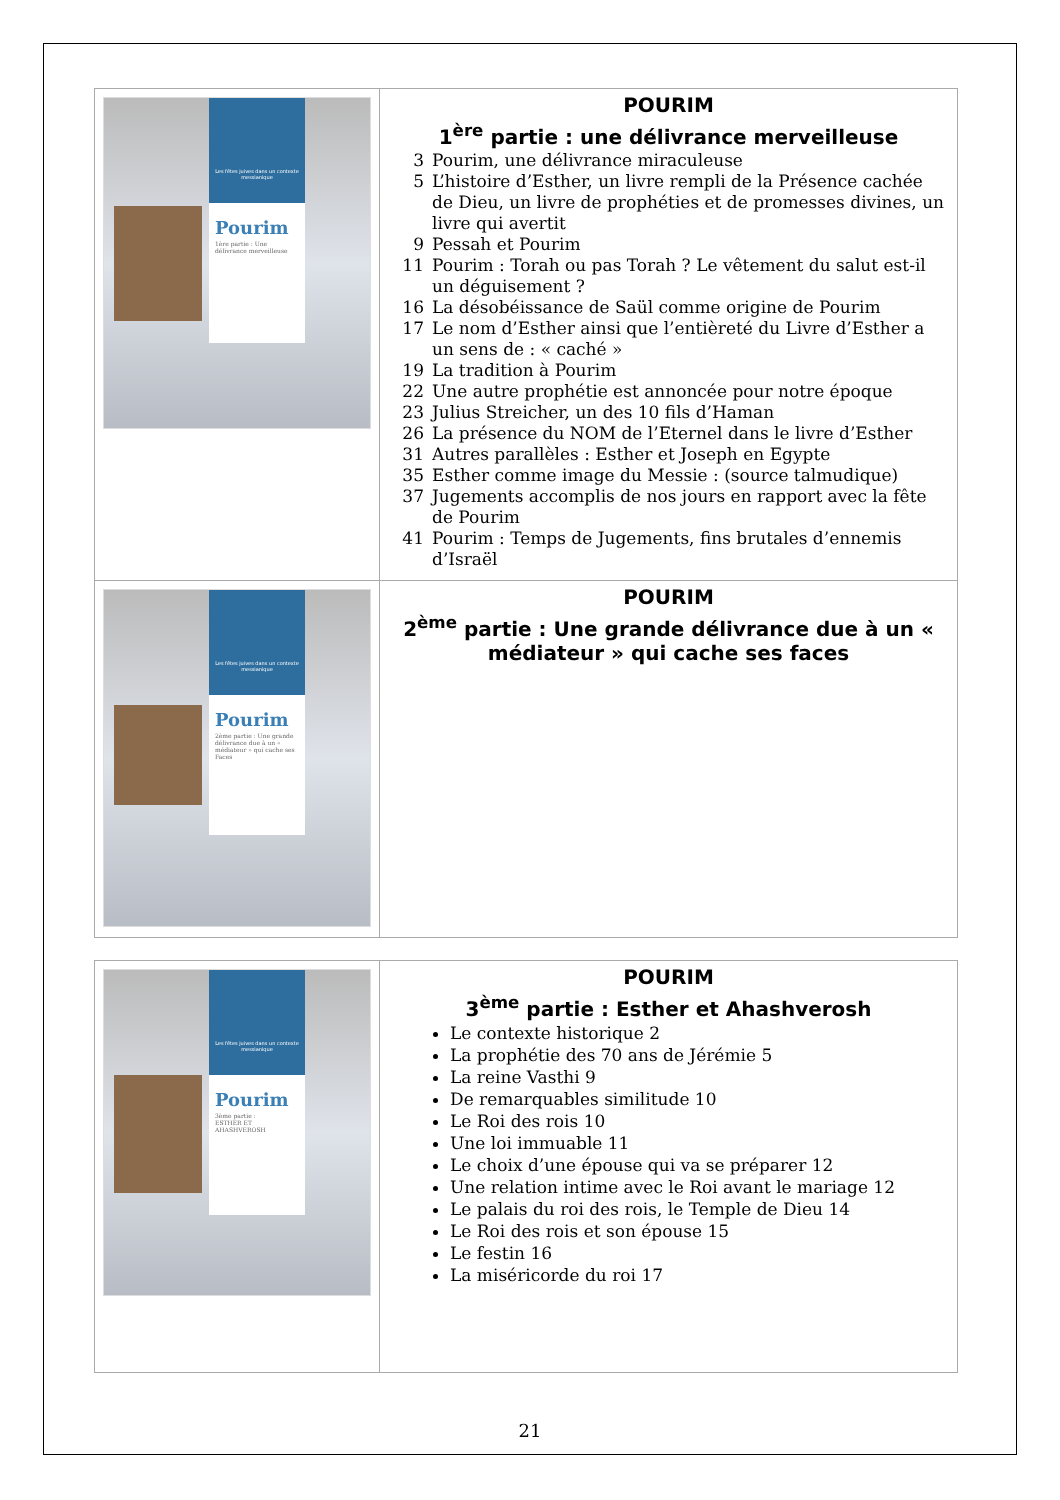| Les fêtes juives dans un contexte messianique Pourim 1ère partie : Une délivrance merveilleuse | POURIM 1<sup>ère</sup> partie : une délivrance merveilleuse 3 Pourim, une délivrance miraculeuse 5 L’histoire d’Esther, un livre rempli de la Présence cachée de Dieu, un livre de prophéties et de promesses divines, un livre qui avertit 9 Pessah et Pourim 11 Pourim : Torah ou pas Torah ? Le vêtement du salut est-il un déguisement ? 16 La désobéissance de Saül comme origine de Pourim 17 Le nom d’Esther ainsi que l’entièreté du Livre d’Esther a un sens de : « caché » 19 La tradition à Pourim 22 Une autre prophétie est annoncée pour notre époque 23 Julius Streicher, un des 10 fils d’Haman 26 La présence du NOM de l’Eternel dans le livre d’Esther 31 Autres parallèles : Esther et Joseph en Egypte 35 Esther comme image du Messie : (source talmudique) 37 Jugements accomplis de nos jours en rapport avec la fête de Pourim 41 Pourim : Temps de Jugements, fins brutales d’ennemis d’Israël |
| Les fêtes juives dans un contexte messianique Pourim 2ème partie : Une grande délivrance due à un « médiateur » qui cache ses Faces | POURIM 2<sup>ème</sup> partie : Une grande délivrance due à un « médiateur » qui cache ses faces |
| Les fêtes juives dans un contexte messianique Pourim 3ème partie : ESTHER ET AHASHVEROSH | POURIM 3<sup>ème</sup> partie : Esther et Ahashverosh Le contexte historique 2 La prophétie des 70 ans de Jérémie 5 La reine Vasthi 9 De remarquables similitude 10 Le Roi des rois 10 Une loi immuable 11 Le choix d’une épouse qui va se préparer 12 Une relation intime avec le Roi avant le mariage 12 Le palais du roi des rois, le Temple de Dieu 14 Le Roi des rois et son épouse 15 Le festin 16 La miséricorde du roi 17 |
21